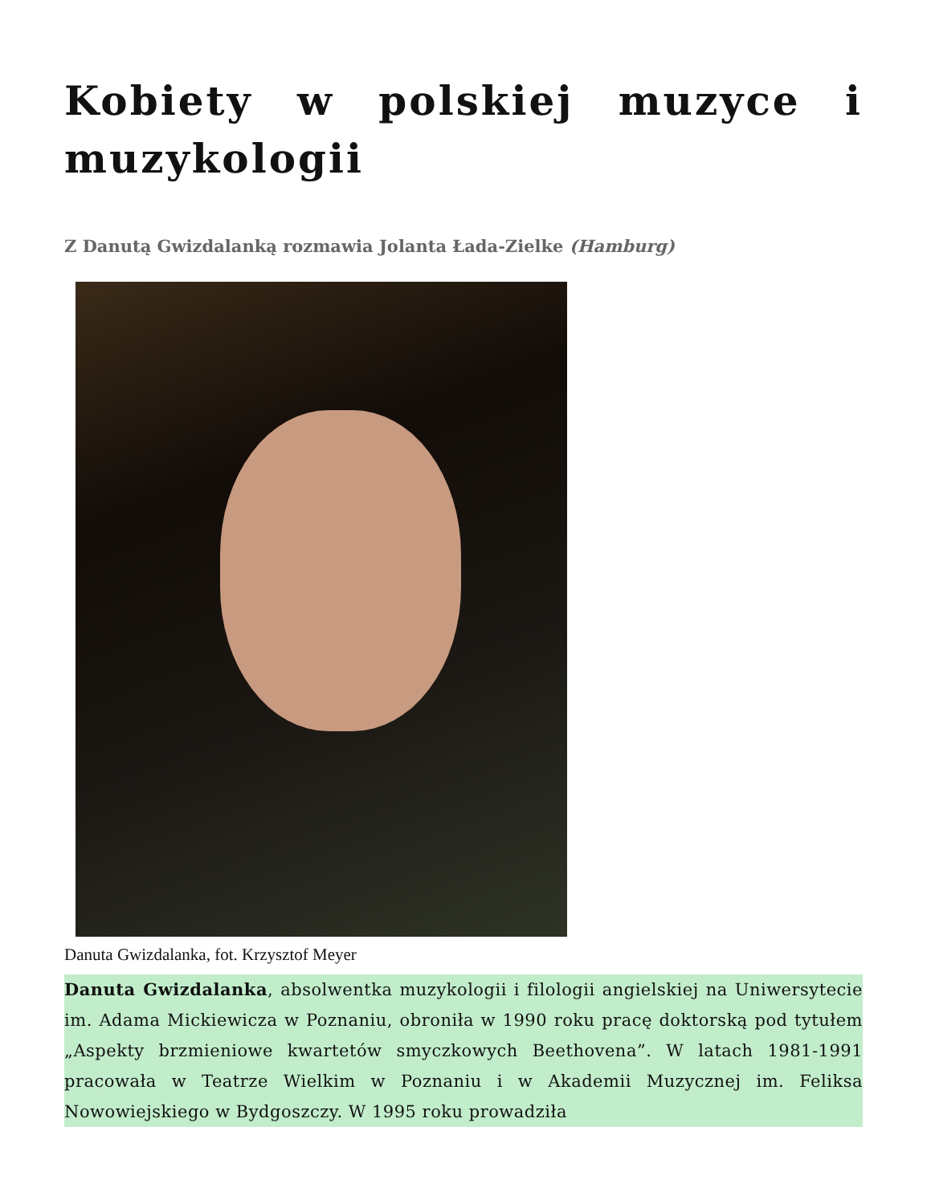Kobiety w polskiej muzyce i muzykologii
Z Danutą Gwizdalanką rozmawia Jolanta Łada-Zielke (Hamburg)
Danuta Gwizdalanka, fot. Krzysztof Meyer
Danuta Gwizdalanka, absolwentka muzykologii i filologii angielskiej na Uniwersytecie im. Adama Mickiewicza w Poznaniu, obroniła w 1990 roku pracę doktorską pod tytułem „Aspekty brzmieniowe kwartetów smyczkowych Beethovena”. W latach 1981-1991 pracowała w Teatrze Wielkim w Poznaniu i w Akademii Muzycznej im. Feliksa Nowowiejskiego w Bydgoszczy. W 1995 roku prowadziła